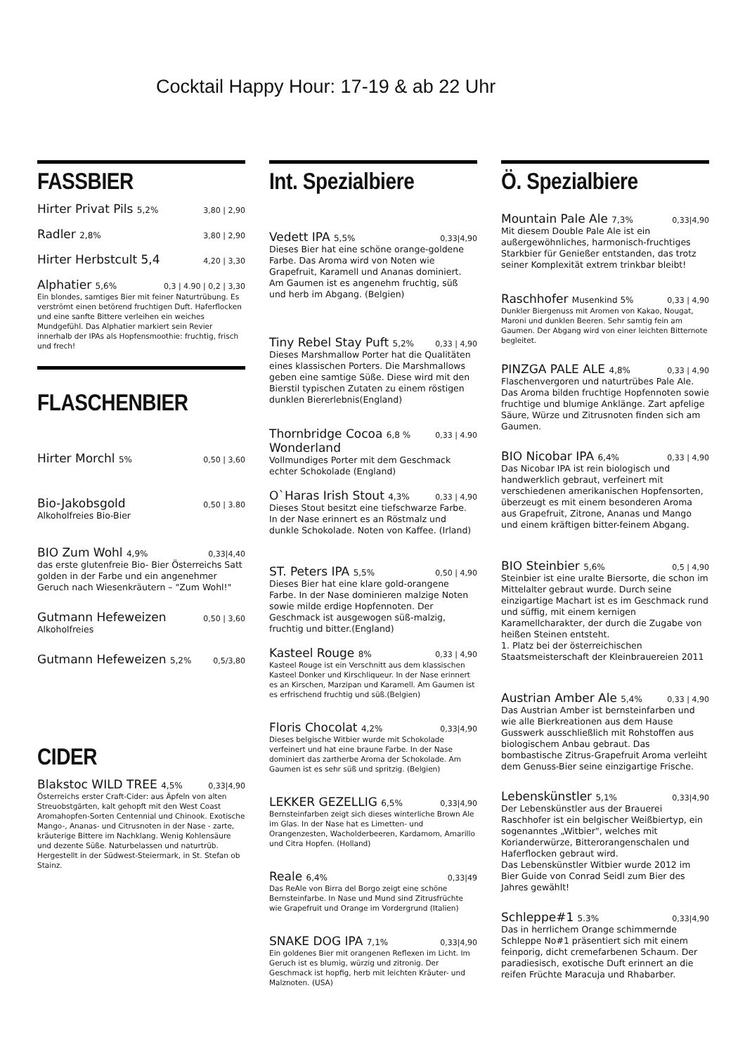Cocktail Happy Hour: 17-19 & ab 22 Uhr
FASSBIER
Hirter Privat Pils 5,2% 3,80 | 2,90
Radler 2,8% 3,80 | 2,90
Hirter Herbstcult 5,4 4,20 | 3,30
Alphatier 5,6% 0,3 | 4.90 | 0,2 | 3,30
Ein blondes, samtiges Bier mit feiner Naturtrübung. Es verströmt einen betörend fruchtigen Duft. Haferflocken und eine sanfte Bittere verleihen ein weiches Mundgefühl. Das Alphatier markiert sein Revier innerhalb der IPAs als Hopfensmoothie: fruchtig, frisch und frech!
FLASCHENBIER
Hirter Morchl 5% 0,50 | 3,60
Bio-Jakobsgold 0,50 | 3.80
Alkoholfreies Bio-Bier
BIO Zum Wohl 4,9% 0,33|4,40
das erste glutenfreie Bio- Bier Österreichs Satt golden in der Farbe und ein angenehmer Geruch nach Wiesenkräutern – "Zum Wohl!"
Gutmann Hefeweizen 0,50 | 3,60
Alkoholfreies
Gutmann Hefeweizen 5,2% 0,5/3,80
CIDER
Blakstoc WILD TREE 4,5% 0,33|4,90
Österreichs erster Craft-Cider: aus Äpfeln von alten Streuobstgärten, kalt gehopft mit den West Coast Aromahopfen-Sorten Centennial und Chinook. Exotische Mango-, Ananas- und Citrusnoten in der Nase - zarte, kräuterige Bittere im Nachklang. Wenig Kohlensäure und dezente Süße. Naturbelassen und naturtrüb. Hergestellt in der Südwest-Steiermark, in St. Stefan ob Stainz.
Int. Spezialbiere
Vedett IPA 5,5% 0,33|4,90
Dieses Bier hat eine schöne orange-goldene Farbe. Das Aroma wird von Noten wie Grapefruit, Karamell und Ananas dominiert. Am Gaumen ist es angenehm fruchtig, süß und herb im Abgang. (Belgien)
Tiny Rebel Stay Puft 5,2% 0,33 | 4,90
Dieses Marshmallow Porter hat die Qualitäten eines klassischen Porters. Die Marshmallows geben eine samtige Süße. Diese wird mit den Bierstil typischen Zutaten zu einem röstigen dunklen Biererlebnis(England)
Thornbridge Cocoa 6,8 % Wonderland 0,33 | 4.90
Vollmundiges Porter mit dem Geschmack echter Schokolade (England)
O`Haras Irish Stout 4,3% 0,33 | 4,90
Dieses Stout besitzt eine tiefschwarze Farbe. In der Nase erinnert es an Röstmalz und dunkle Schokolade. Noten von Kaffee. (Irland)
ST. Peters IPA 5,5% 0,50 | 4,90
Dieses Bier hat eine klare gold-orangene Farbe. In der Nase dominieren malzige Noten sowie milde erdige Hopfennoten. Der Geschmack ist ausgewogen süß-malzig, fruchtig und bitter.(England)
Kasteel Rouge 8% 0,33 | 4,90
Kasteel Rouge ist ein Verschnitt aus dem klassischen Kasteel Donker und Kirschliqueur. In der Nase erinnert es an Kirschen, Marzipan und Karamell. Am Gaumen ist es erfrischend fruchtig und süß.(Belgien)
Floris Chocolat 4,2% 0,33|4,90
Dieses belgische Witbier wurde mit Schokolade verfeinert und hat eine braune Farbe. In der Nase dominiert das zartherbe Aroma der Schokolade. Am Gaumen ist es sehr süß und spritzig. (Belgien)
LEKKER GEZELLIG 6,5% 0,33|4,90
Bernsteinfarben zeigt sich dieses winterliche Brown Ale im Glas. In der Nase hat es Limetten- und Orangenzesten, Wacholderbeeren, Kardamom, Amarillo und Citra Hopfen. (Holland)
Reale 6,4% 0,33|49
Das ReAle von Birra del Borgo zeigt eine schöne Bernsteinfarbe. In Nase und Mund sind Zitrusfrüchte wie Grapefruit und Orange im Vordergrund (Italien)
SNAKE DOG IPA 7,1% 0,33|4,90
Ein goldenes Bier mit orangenen Reflexen im Licht. Im Geruch ist es blumig, würzig und zitronig. Der Geschmack ist hopfig, herb mit leichten Kräuter- und Malznoten. (USA)
Ö. Spezialbiere
Mountain Pale Ale 7,3% 0,33|4,90
Mit diesem Double Pale Ale ist ein außergewöhnliches, harmonisch-fruchtiges Starkbier für Genießer entstanden, das trotz seiner Komplexität extrem trinkbar bleibt!
Raschhofer Musenkind 5% 0,33 | 4,90
Dunkler Biergenuss mit Aromen von Kakao, Nougat, Maroni und dunklen Beeren. Sehr samtig fein am Gaumen. Der Abgang wird von einer leichten Bitternote begleitet.
PINZGA PALE ALE 4,8% 0,33 | 4,90
Flaschenvergoren und naturtrübes Pale Ale. Das Aroma bilden fruchtige Hopfennoten sowie fruchtige und blumige Anklänge. Zart apfelige Säure, Würze und Zitrusnoten finden sich am Gaumen.
BIO Nicobar IPA 6,4% 0,33 | 4,90
Das Nicobar IPA ist rein biologisch und handwerklich gebraut, verfeinert mit verschiedenen amerikanischen Hopfensorten, überzeugt es mit einem besonderen Aroma aus Grapefruit, Zitrone, Ananas und Mango und einem kräftigen bitter-feinem Abgang.
BIO Steinbier 5,6% 0,5 | 4,90
Steinbier ist eine uralte Biersorte, die schon im Mittelalter gebraut wurde. Durch seine einzigartige Machart ist es im Geschmack rund und süffig, mit einem kernigen Karamellcharakter, der durch die Zugabe von heißen Steinen entsteht.
1. Platz bei der österreichischen Staatsmeisterschaft der Kleinbrauereien 2011
Austrian Amber Ale 5,4% 0,33 | 4,90
Das Austrian Amber ist bernsteinfarben und wie alle Bierkreationen aus dem Hause Gusswerk ausschließlich mit Rohstoffen aus biologischem Anbau gebraut. Das bombastische Zitrus-Grapefruit Aroma verleiht dem Genuss-Bier seine einzigartige Frische.
Lebenskünstler 5,1% 0,33|4,90
Der Lebenskünstler aus der Brauerei Raschhofer ist ein belgischer Weißbiertyp, ein sogenanntes „Witbier", welches mit Korianderwürze, Bitterorangenschalen und Haferflocken gebraut wird.
Das Lebenskünstler Witbier wurde 2012 im Bier Guide von Conrad Seidl zum Bier des Jahres gewählt!
Schleppe#1 5.3% 0,33|4,90
Das in herrlichem Orange schimmernde Schleppe No#1 präsentiert sich mit einem feinporig, dicht cremefarbenen Schaum. Der paradiesisch, exotische Duft erinnert an die reifen Früchte Maracuja und Rhabarber.